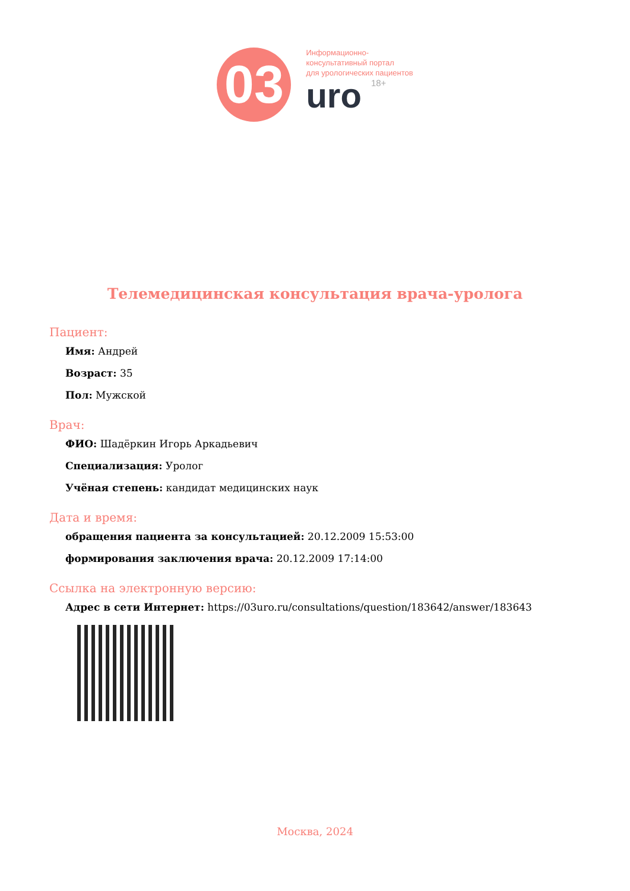03
Информационно-
консультативный портал
для урологических пациентов
uro 18+
Телемедицинская консультация врача-уролога
Пациент:
Имя: Андрей
Возраст: 35
Пол: Мужской
Врач:
ФИО: Шадёркин Игорь Аркадьевич
Специализация: Уролог
Учёная степень: кандидат медицинских наук
Дата и время:
обращения пациента за консультацией: 20.12.2009 15:53:00
формирования заключения врача: 20.12.2009 17:14:00
Ссылка на электронную версию:
Адрес в сети Интернет: https://03uro.ru/consultations/question/183642/answer/183643
Москва, 2024